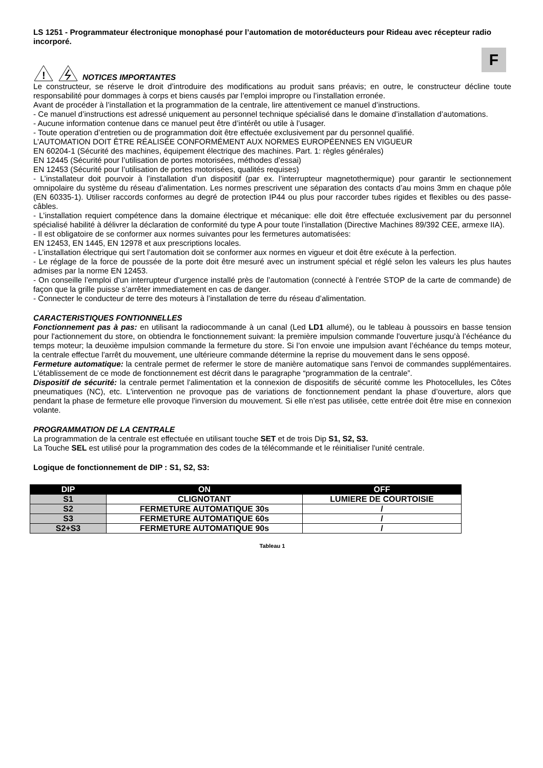LS 1251 - Programmateur électronique monophasé pour l’automation de motoréducteurs pour Rideau avec récepteur radio incorporé.
F
!
NOTICES IMPORTANTES
Le constructeur, se réserve le droit d’introduire des modifications au produit sans préavis; en outre, le constructeur décline toute responsabilité pour dommages à corps et biens causés par l’emploi impropre ou l’installation erronée.
Avant de procéder à l’installation et la programmation de la centrale, lire attentivement ce manuel d’instructions.
- Ce manuel d’instructions est adressé uniquement au personnel technique spécialisé dans le domaine d’installation d’automations.
- Aucune information contenue dans ce manuel peut être d’intérêt ou utile à l’usager.
- Toute operation d’entretien ou de programmation doit être effectuée exclusivement par du personnel qualifié.
L’AUTOMATION DOIT ÊTRE RÉALISÉE CONFORMÉMENT AUX NORMES EUROPÉENNES EN VIGUEUR
EN 60204-1 (Sécurité des machines, équipement électrique des machines. Part. 1: règles générales)
EN 12445 (Sécurité pour l’utilisation de portes motorisées, méthodes d’essai)
EN 12453 (Sécurité pour l’utilisation de portes motorisées, qualités requises)
- L’installateur doit pourvoir à l’installation d’un dispositif (par ex. l’interrupteur magnetothermique) pour garantir le sectionnement omnipolaire du système du réseau d’alimentation. Les normes prescrivent une séparation des contacts d’au moins 3mm en chaque pôle (EN 60335-1). Utiliser raccords conformes au degré de protection IP44 ou plus pour raccorder tubes rigides et flexibles ou des passe-câbles.
- L’installation requiert compétence dans la domaine électrique et mécanique: elle doit être effectuée exclusivement par du personnel spécialisé habilité à délivrer la déclaration de conformité du type A pour toute l’installation (Directive Machines 89/392 CEE, armexe IIA).
- Il est obligatoire de se conformer aux normes suivantes pour les fermetures automatisées:
EN 12453, EN 1445, EN 12978 et aux prescriptions locales.
- L’installation électrique qui sert l’automation doit se conformer aux normes en vigueur et doit être exécute à la perfection.
- Le réglage de la force de poussée de la porte doit être mesuré avec un instrument spécial et réglé selon les valeurs les plus hautes admises par la norme EN 12453.
- On conseille l’emploi d’un interrupteur d’urgence installé près de l’automation (connecté à l’entrée STOP de la carte de commande) de façon que la grille puisse s’arrêter immediatement en cas de danger.
- Connecter le conducteur de terre des moteurs à l’installation de terre du réseau d’alimentation.
CARACTERISTIQUES FONTIONNELLES
Fonctionnement pas à pas: en utilisant la radiocommande à un canal (Led LD1 allumé), ou le tableau à poussoirs en basse tension pour l'actionnement du store, on obtiendra le fonctionnement suivant: la première impulsion commande l'ouverture jusqu’à l’échéance du temps moteur; la deuxième impulsion commande la fermeture du store. Si l’on envoie une impulsion avant l’échéance du temps moteur, la centrale effectue l'arrêt du mouvement, une ultérieure commande détermine la reprise du mouvement dans le sens opposé.
Fermeture automatique: la centrale permet de refermer le store de manière automatique sans l'envoi de commandes supplémentaires. L’établissement de ce mode de fonctionnement est décrit dans le paragraphe “programmation de la centrale”.
Dispositif de sécurité: la centrale permet l'alimentation et la connexion de dispositifs de sécurité comme les Photocellules, les Côtes pneumatiques (NC), etc. L'intervention ne provoque pas de variations de fonctionnement pendant la phase d’ouverture, alors que pendant la phase de fermeture elle provoque l'inversion du mouvement. Si elle n’est pas utilisée, cette entrée doit être mise en connexion volante.
PROGRAMMATION DE LA CENTRALE
La programmation de la centrale est effectuée en utilisant touche SET et de trois Dip S1, S2, S3.
La Touche SEL est utilisé pour la programmation des codes de la télécommande et le réinitialiser l'unité centrale.
Logique de fonctionnement de DIP : S1, S2, S3:
| DIP | ON | OFF |
| --- | --- | --- |
| S1 | CLIGNOTANT | LUMIERE DE COURTOISIE |
| S2 | FERMETURE AUTOMATIQUE 30s | / |
| S3 | FERMETURE AUTOMATIQUE 60s | / |
| S2+S3 | FERMETURE AUTOMATIQUE 90s | / |
Tableau 1